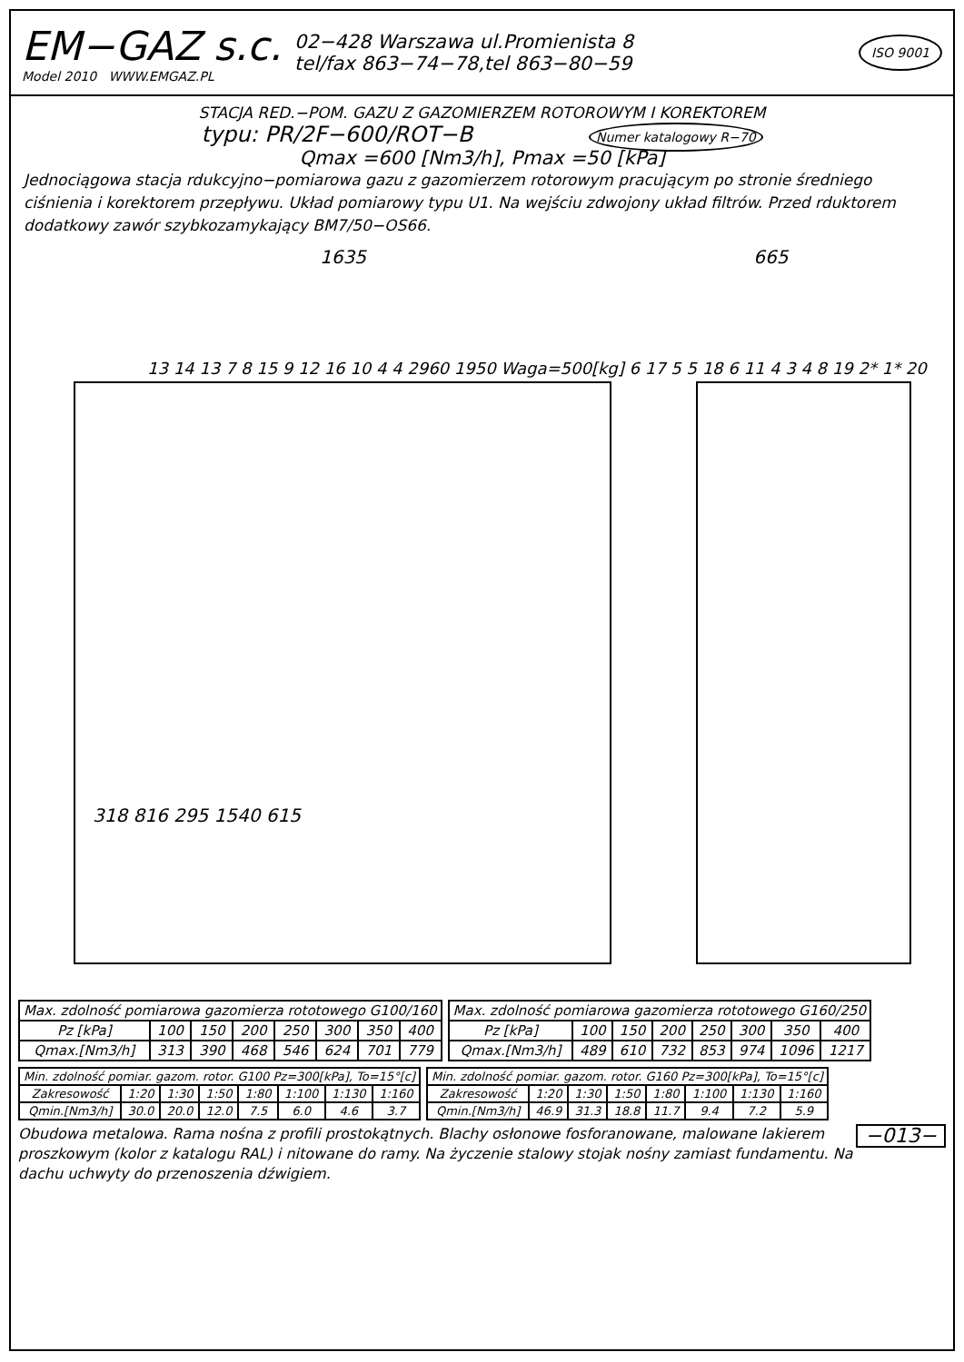EM−GAZ s.c.
Model 2010 WWW.EMGAZ.PL
02−428 Warszawa ul.Promienista 8
tel/fax 863−74−78,tel 863−80−59
ISO 9001
STACJA RED.−POM. GAZU Z GAZOMIERZEM ROTOROWYM I KOREKTOREM
typu: PR/2F−600/ROT−B Numer katalogowy R−70
Qmax =600 [Nm3/h], Pmax =50 [kPa]
Jednociągowa stacja rdukcyjno−pomiarowa gazu z gazomierzem rotorowym pracującym po stronie średniego ciśnienia i korektorem przepływu. Układ pomiarowy typu U1. Na wejściu zdwojony układ filtrów. Przed rduktorem dodatkowy zawór szybkozamykający BM7/50−OS66.
1635 665
13 14 13 7 8 15 9 12 16 10 4 4 2960 1950 Waga=500[kg] 6 17 5 5 18 6 11 4 3 4 8 19 2* 1* 20
318 816 295 1540 615
| Max. zdolność pomiarowa gazomierza rototowego G100/160 | | | | | | | |
| Pz [kPa] | 100 | 150 | 200 | 250 | 300 | 350 | 400 |
| Qmax.[Nm3/h] | 313 | 390 | 468 | 546 | 624 | 701 | 779 |
| Max. zdolność pomiarowa gazomierza rototowego G160/250 | | | | | | | |
| Pz [kPa] | 100 | 150 | 200 | 250 | 300 | 350 | 400 |
| Qmax.[Nm3/h] | 489 | 610 | 732 | 853 | 974 | 1096 | 1217 |
| Min. zdolność pomiar. gazom. rotor. G100 Pz=300[kPa], To=15°[c] | | | | | | | |
| Zakresowość | 1:20 | 1:30 | 1:50 | 1:80 | 1:100 | 1:130 | 1:160 |
| Qmin.[Nm3/h] | 30.0 | 20.0 | 12.0 | 7.5 | 6.0 | 4.6 | 3.7 |
| Min. zdolność pomiar. gazom. rotor. G160 Pz=300[kPa], To=15°[c] | | | | | | | |
| Zakresowość | 1:20 | 1:30 | 1:50 | 1:80 | 1:100 | 1:130 | 1:160 |
| Qmin.[Nm3/h] | 46.9 | 31.3 | 18.8 | 11.7 | 9.4 | 7.2 | 5.9 |
−013− Obudowa metalowa. Rama nośna z profili prostokątnych. Blachy osłonowe fosforanowane, malowane lakierem proszkowym (kolor z katalogu RAL) i nitowane do ramy. Na życzenie stalowy stojak nośny zamiast fundamentu. Na dachu uchwyty do przenoszenia dźwigiem.